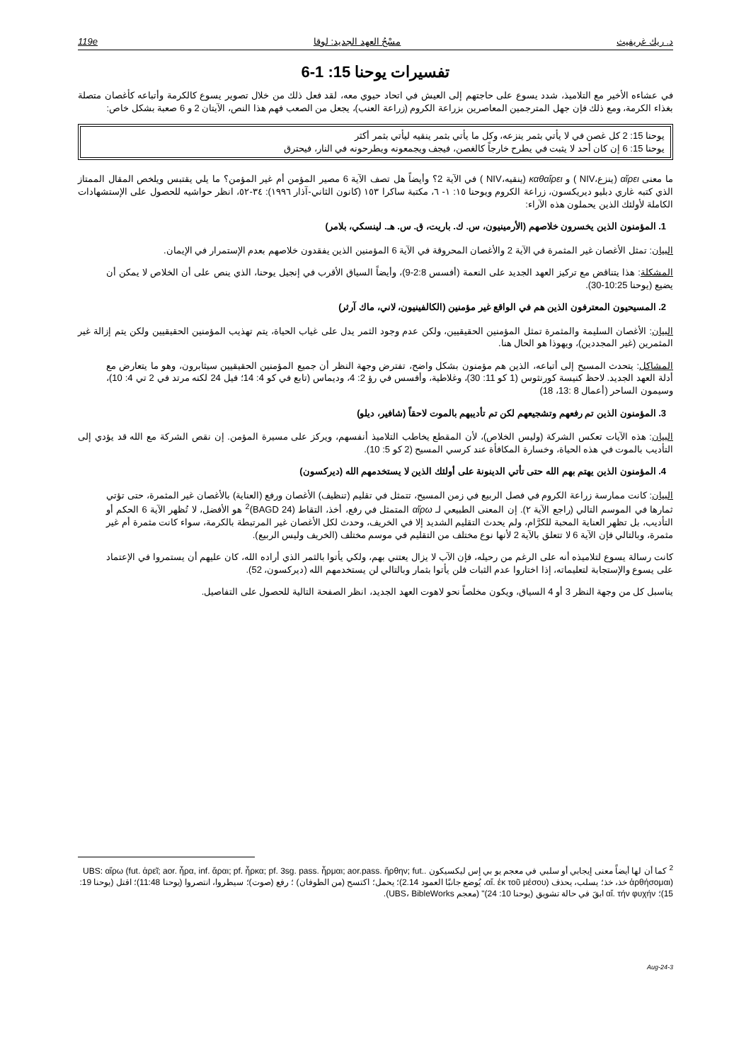د. ريك غريفيث مسْحُ العهد الجديد: لوقا 119e
تفسيرات يوحنا 15: 1-6
في عشاءه الأخير مع التلاميذ، شدد يسوع على حاجتهم إلى العيش في اتحاد حيوي معه، لقد فعل ذلك من خلال تصوير يسوع كالكرمة وأتباعه كأغصان متصلة بغذاء الكرمة، ومع ذلك فإن جهل المترجمين المعاصرين بزراعة الكروم (زراعة العنب)، يجعل من الصعب فهم هذا النص، الآيتان 2 و 6 صعبة بشكل خاص:
يوحنا 15: 2 كل غصن في لا يأتي بثمر ينزعه، وكل ما يأتي بثمر ينقيه ليأتي بثمر أكثر
يوحنا 15: 6 إن كان أحد لا يثبت في يطرح خارجاً كالغصن، فيجف ويجمعونه ويطرحونه في النار، فيحترق
ما معنى αἴρει (ينزع،NIV ) و καθαἴρει (ينقيه،NIV ) في الآية 2؟ وأيضاً هل تصف الآية 6 مصير المؤمن أم غير المؤمن؟ ما يلي يقتبس ويلخص المقال الممتاز الذي كتبه غاري دبليو ديريكسون، زراعة الكروم ويوحنا ١٥: ١- ٦، مكتبة ساكرا ١٥٣ (كانون الثاني-آذار ١٩٩٦): ٣٤-٥٢، انظر حواشيه للحصول على الإستشهادات الكاملة لأولئك الذين يحملون هذه الآراء:
1. المؤمنون الذين يخسرون خلاصهم (الأرمينيون، س. ك. باريت، ق. س. هـ. لينسكي، بلامر)
البيان: تمثل الأغصان غير المثمرة في الآية 2 والأغصان المحروقة في الآية 6 المؤمنين الذين يفقدون خلاصهم بعدم الإستمرار في الإيمان.
المشكلة: هذا يتناقض مع تركيز العهد الجديد على النعمة (أفسس 2:8-9)، وأيضاً السياق الأقرب في إنجيل يوحنا، الذي ينص على أن الخلاص لا يمكن أن يضيع (يوحنا 10:25-30).
2. المسيحيون المعترفون الذين هم في الواقع غير مؤمنين (الكالفينيون، لاني، ماك آرثر)
البيان: الأغصان السليمة والمثمرة تمثل المؤمنين الحقيقيين، ولكن عدم وجود الثمر يدل على غياب الحياة، يتم تهذيب المؤمنين الحقيقيين ولكن يتم إزالة غير المثمرين (غير المجددين)، ويهوذا هو الحال هنا.
المشاكل: يتحدث المسيح إلى أتباعه، الذين هم مؤمنون بشكل واضح، تفترض وجهة النظر أن جميع المؤمنين الحقيقيين سيثابرون، وهو ما يتعارض مع أدلة العهد الجديد. لاحظ كنيسة كورنثوس (1 كو 11: 30)، وغلاطية، وأفسس في رؤ 2: 4، وديماس (تابع في كو 4: 14؛ فيل 24 لكنه مرتد في 2 تي 4: 10)، وسيمون الساحر (أعمال 8 :13، 18)
3. المؤمنون الذين تم رفعهم وتشجيعهم لكن تم تأديبهم بالموت لاحقاً (شافير، ديلو)
البيان: هذه الآيات تعكس الشركة (وليس الخلاص)، لأن المقطع يخاطب التلاميذ أنفسهم، ويركز على مسيرة المؤمن. إن نقص الشركة مع الله قد يؤدي إلى التأديب بالموت في هذه الحياة، وخسارة المكافأة عند كرسي المسيح (2 كو 5: 10).
4. المؤمنون الذين يهتم بهم الله حتى تأتي الدينونة على أولئك الذين لا يستخدمهم الله (ديركسون)
البيان: كانت ممارسة زراعة الكروم في فصل الربيع في زمن المسيح، تتمثل في تقليم (تنظيف) الأغصان ورفع (العناية) بالأغصان غير المثمرة، حتى تؤتي ثمارها في الموسم التالي (راجع الآية ٢). إن المعنى الطبيعي لـ αἴρω المتمثل في رفع، أخذ، التقاط (BAGD 24)<sup>2</sup> هو الأفضل، لا تُظهر الآية 6 الحكم أو التأديب، بل تظهر العناية المحبة للكرَّام، ولم يحدث التقليم الشديد إلا في الخريف، وحدث لكل الأغصان غير المرتبطة بالكرمة، سواء كانت مثمرة أم غير مثمرة، وبالتالي فإن الآية 6 لا تتعلق بالآية 2 لأنها نوع مختلف من التقليم في موسم مختلف (الخريف وليس الربيع).
كانت رسالة يسوع لتلاميذه أنه على الرغم من رحيله، فإن الآب لا يزال يعتني بهم، ولكي يأتوا بالثمر الذي أراده الله، كان عليهم أن يستمروا في الإعتماد على يسوع والإستجابة لتعليماته، إذا اختاروا عدم الثبات فلن يأتوا بثمار وبالتالي لن يستخدمهم الله (ديركسون، 52).
يناسبل كل من وجهة النظر 3 أو 4 السياق، ويكون مخلصاً نحو لاهوت العهد الجديد، انظر الصفحة التالية للحصول على التفاصيل.
<sup>2</sup> كما أن لها أيضاً معنى إيجابي أو سلبي في معجم يو بي إس ليكسيكون .UBS: αἴρω (fut. ἀρεῖ; aor. ἦρα, inf. ἄραι; pf. ἦρκα; pf. 3sg. pass. ἦρμαι; aor.pass. ἤρθην; fut. ἀρθήσομαι) خذ، خذ؛ يسلب، يحذف (αἴ. ἐκ τοῦ μέσου، يُوضع جانبًا العمود 2.14)؛ يحمل؛ اكتسح (من الطوفان) ؛ رفع (صوت)؛ سيطروا، انتصروا (يوحنا 11:48)؛ اقتل (يوحنا 19: 15)؛ αἴ. τήν φυχήν ابقَ في حالة تشويق (يوحنا 10: 24)" (معجم UBS، BibleWorks).
3-Aug-24